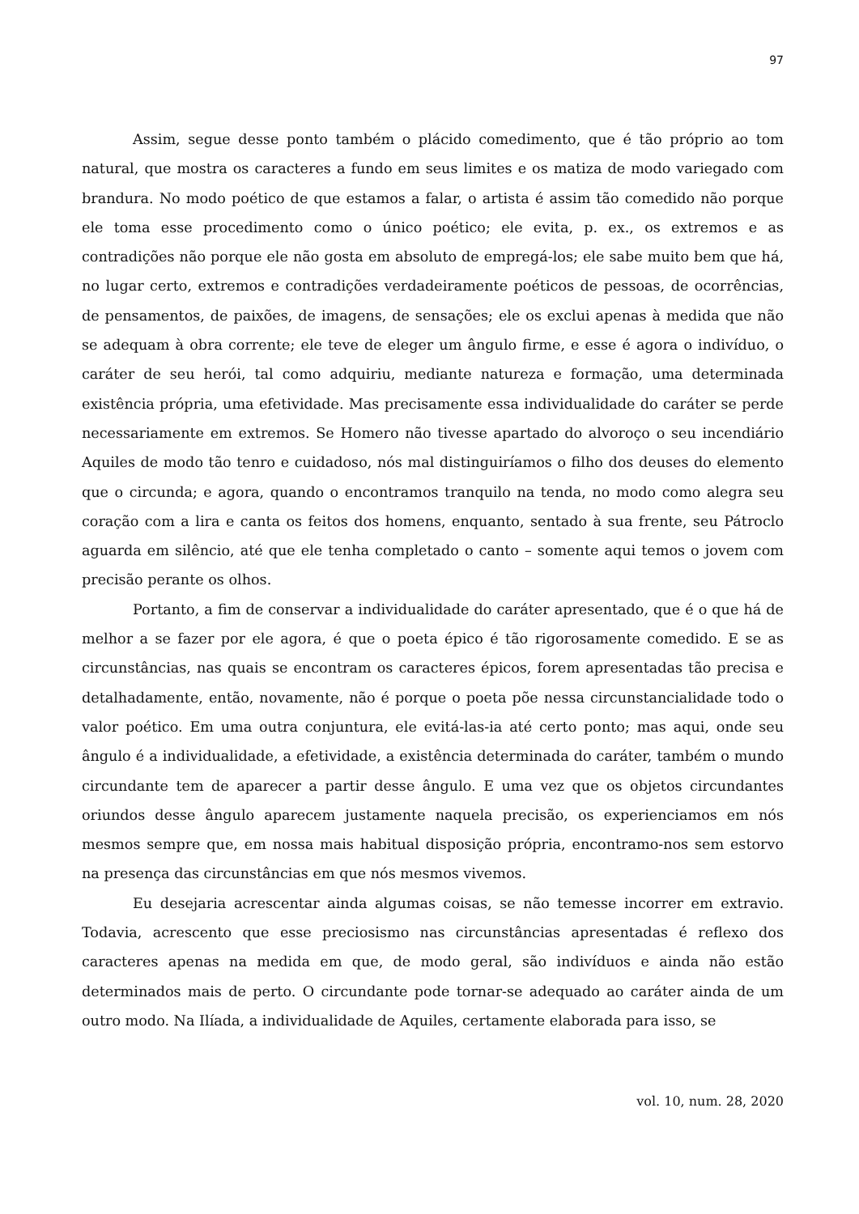97
Assim, segue desse ponto também o plácido comedimento, que é tão próprio ao tom natural, que mostra os caracteres a fundo em seus limites e os matiza de modo variegado com brandura. No modo poético de que estamos a falar, o artista é assim tão comedido não porque ele toma esse procedimento como o único poético; ele evita, p. ex., os extremos e as contradições não porque ele não gosta em absoluto de empregá-los; ele sabe muito bem que há, no lugar certo, extremos e contradições verdadeiramente poéticos de pessoas, de ocorrências, de pensamentos, de paixões, de imagens, de sensações; ele os exclui apenas à medida que não se adequam à obra corrente; ele teve de eleger um ângulo firme, e esse é agora o indivíduo, o caráter de seu herói, tal como adquiriu, mediante natureza e formação, uma determinada existência própria, uma efetividade. Mas precisamente essa individualidade do caráter se perde necessariamente em extremos. Se Homero não tivesse apartado do alvoroço o seu incendiário Aquiles de modo tão tenro e cuidadoso, nós mal distinguiríamos o filho dos deuses do elemento que o circunda; e agora, quando o encontramos tranquilo na tenda, no modo como alegra seu coração com a lira e canta os feitos dos homens, enquanto, sentado à sua frente, seu Pátroclo aguarda em silêncio, até que ele tenha completado o canto – somente aqui temos o jovem com precisão perante os olhos.
Portanto, a fim de conservar a individualidade do caráter apresentado, que é o que há de melhor a se fazer por ele agora, é que o poeta épico é tão rigorosamente comedido. E se as circunstâncias, nas quais se encontram os caracteres épicos, forem apresentadas tão precisa e detalhadamente, então, novamente, não é porque o poeta põe nessa circunstancialidade todo o valor poético. Em uma outra conjuntura, ele evitá-las-ia até certo ponto; mas aqui, onde seu ângulo é a individualidade, a efetividade, a existência determinada do caráter, também o mundo circundante tem de aparecer a partir desse ângulo. E uma vez que os objetos circundantes oriundos desse ângulo aparecem justamente naquela precisão, os experienciamos em nós mesmos sempre que, em nossa mais habitual disposição própria, encontramo-nos sem estorvo na presença das circunstâncias em que nós mesmos vivemos.
Eu desejaria acrescentar ainda algumas coisas, se não temesse incorrer em extravio. Todavia, acrescento que esse preciosismo nas circunstâncias apresentadas é reflexo dos caracteres apenas na medida em que, de modo geral, são indivíduos e ainda não estão determinados mais de perto. O circundante pode tornar-se adequado ao caráter ainda de um outro modo. Na Ilíada, a individualidade de Aquiles, certamente elaborada para isso, se
vol. 10, num. 28, 2020